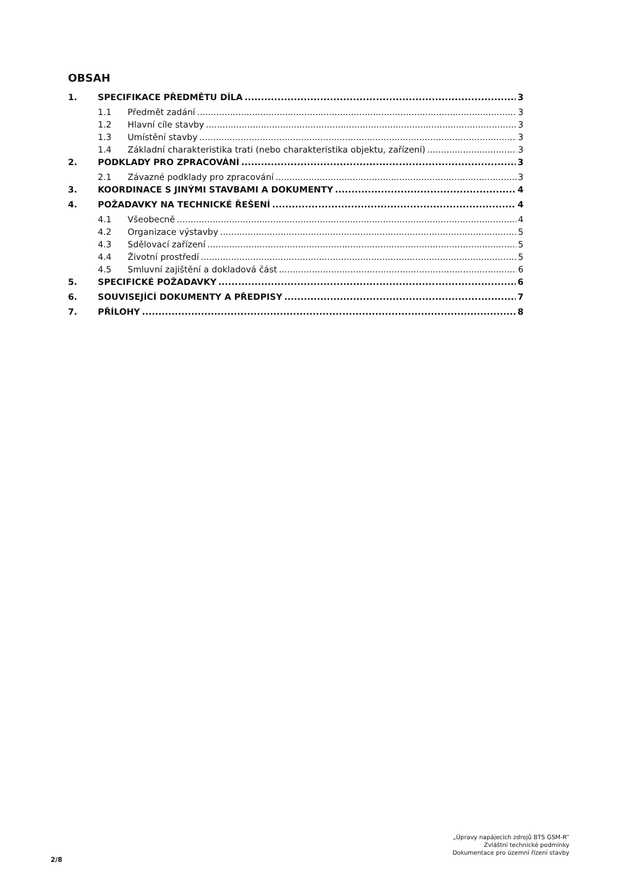OBSAH
1. SPECIFIKACE PŘEDMĚTU DÍLA 3
1.1 Předmět zadání 3
1.2 Hlavní cíle stavby 3
1.3 Umístění stavby 3
1.4 Základní charakteristika trati (nebo charakteristika objektu, zařízení) 3
2. PODKLADY PRO ZPRACOVÁNÍ 3
2.1 Závazné podklady pro zpracování 3
3. KOORDINACE S JINÝMI STAVBAMI A DOKUMENTY 4
4. POŽADAVKY NA TECHNICKÉ ŘEŠENÍ 4
4.1 Všeobecně 4
4.2 Organizace výstavby 5
4.3 Sdělovací zařízení 5
4.4 Životní prostředí 5
4.5 Smluvní zajištění a dokladová část 6
5. SPECIFICKÉ POŽADAVKY 6
6. SOUVISEJÍCÍ DOKUMENTY A PŘEDPISY 7
7. PŘÍLOHY 8
„Úpravy napájecích zdrojů BTS GSM-R“
Zvláštní technické podmínky
Dokumentace pro územní řízení stavby
2/8